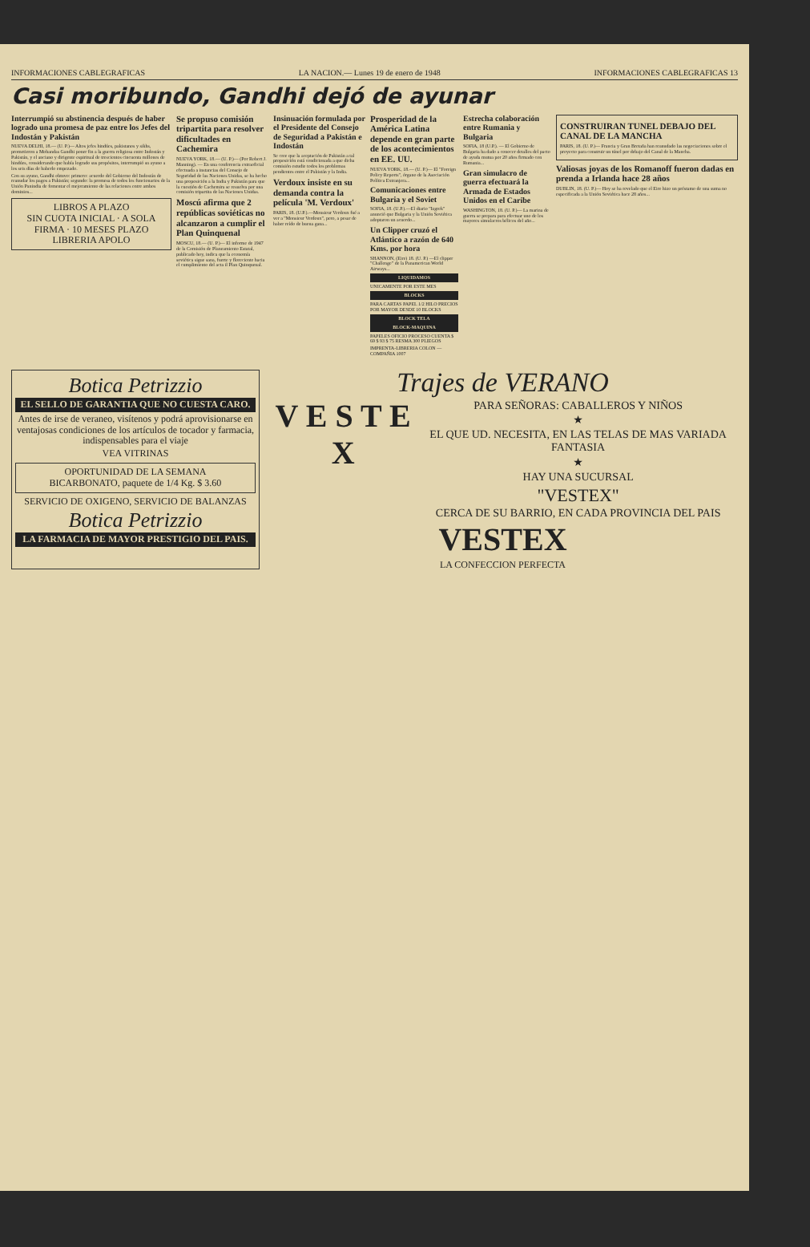INFORMACIONES CABLEGRAFICAS LA NACION.— Lunes 19 de enero de 1948 INFORMACIONES CABLEGRAFICAS 13
Casi moribundo, Gandhi dejó de ayunar
Interrumpió su abstinencia después de haber logrado una promesa de paz entre los Jefes del Indostán y Pakistán
NUEVA DELHI, 18.— (U. P.)— Altos jefes hindúes, pakistanos y sikhs, prometieron a Mohandas Gandhi poner fin a la guerra religiosa entre Indostán y Pakistán, y el anciano y dirigente espiritual de trescientos cincuenta millones de hindúes, considerando que había logrado sus propósitos, interrumpió su ayuno a los seis días de haberlo empezado.
Con su ayuno, Gandhi obtuvo: primero: acuerdo del Gobierno del Indostán de reanudar los pagos a Pakistán; segundo: la promesa de todos los funcionarios de la Unión Panindia de fomentar el mejoramiento de las relaciones entre ambos dominios...
LIBROS A PLAZO
SIN CUOTA INICIAL · A SOLA FIRMA · 10 MESES PLAZO
LIBRERIA APOLO
Se propuso comisión tripartita para resolver dificultades en Cachemira
NUEVA YORK, 18.— (U. P.)— (Por Robert J. Manning). — En una conferencia extraoficial efectuada a instancias del Consejo de Seguridad de las Naciones Unidas, se ha hecho una proposición a la India y Pakistán para que la cuestión de Cachemira se resuelva por una comisión tripartita de las Naciones Unidas.
Moscú afirma que 2 repúblicas soviéticas no alcanzaron a cumplir el Plan Quinquenal
MOSCU, 18.— (U. P.)— El informe de 1947 de la Comisión de Planeamiento Estatal, publicado hoy, indica que la economía soviética sigue sana, fuerte y floreciente hacia el cumplimiento del acta il Plan Quinquenal.
Insinuación formulada por el Presidente del Consejo de Seguridad a Pakistán e Indostán
Se cree que la aceptación de Pakistán a tal proposición está condicionada a que dicha comisión estudie todos los problemas pendientes entre el Pakistán y la India.
Verdoux insiste en su demanda contra la película 'M. Verdoux'
PARIS, 18. (U.P.).—Monsieur Verdoux fué a ver a "Monsieur Verdoux", pero, a pesar de haber reído de buena gana...
Prosperidad de la América Latina depende en gran parte de los acontecimientos en EE. UU.
NUEVA YORK, 18.— (U. P.)— El "Foreign Policy Reports", órgano de la Asociación Política Extranjera...
Comunicaciones entre Bulgaria y el Soviet
SOFIA, 18. (U.P.).—El diario "Izgrek" anunció que Bulgaria y la Unión Soviética adoptaron un acuerdo...
Un Clipper cruzó el Atlántico a razón de 640 Kms. por hora
SHANNON, (Eire) 18. (U. P.) —El clipper "Challenge" de la Panamerican World Airways...
LIQUIDAMOS
UNICAMENTE POR ESTE MES
BLOCKS
PARA CARTAS PAPEL 1/2 HILO PRECIOS POR MAYOR DESDE 10 BLOCKS
BLOCK TELA
BLOCK-MAQUINA
PAPELES OFICIO PROCESO CUENTA $ 69 $ 93 $ 75 RESMA 300 PLIEGOS
IMPRENTA-LIBRERIA COLON — COMPAÑIA 1007
Estrecha colaboración entre Rumania y Bulgaria
SOFIA, 18 (U.P.). — El Gobierno de Bulgaria ha dado a conocer detalles del pacto de ayuda mutua por 20 años firmado con Rumania...
Gran simulacro de guerra efectuará la Armada de Estados Unidos en el Caribe
WASHINGTON, 18. (U. P.)— La marina de guerra se prepara para efectuar uno de los mayores simulacros bélicos del año...
CONSTRUIRAN TUNEL DEBAJO DEL CANAL DE LA MANCHA
PARIS, 18. (U. P.)— Francia y Gran Bretaña han reanudado las negociaciones sobre el proyecto para construir un túnel por debajo del Canal de la Mancha.
Valiosas joyas de los Romanoff fueron dadas en prenda a Irlanda hace 28 años
DUBLIN, 18. (U. P.)— Hoy se ha revelado que el Eire hizo un préstamo de una suma no especificada a la Unión Soviética hace 28 años...
Botica Petrizzio
EL SELLO DE GARANTIA QUE NO CUESTA CARO.
Antes de irse de veraneo, visítenos y podrá aprovisionarse en ventajosas condiciones de los artículos de tocador y farmacia, indispensables para el viaje
VEA VITRINAS
OPORTUNIDAD DE LA SEMANA
BICARBONATO, paquete de 1/4 Kg. $ 3.60
SERVICIO DE OXIGENO, SERVICIO DE BALANZAS
Botica Petrizzio
LA FARMACIA DE MAYOR PRESTIGIO DEL PAIS.
Trajes de VERANO
V E S T E X
PARA SEÑORAS: CABALLEROS Y NIÑOS
★
EL QUE UD. NECESITA, EN LAS TELAS DE MAS VARIADA FANTASIA
★
HAY UNA SUCURSAL
"VESTEX"
CERCA DE SU BARRIO, EN CADA PROVINCIA DEL PAIS
VESTEX
LA CONFECCION PERFECTA